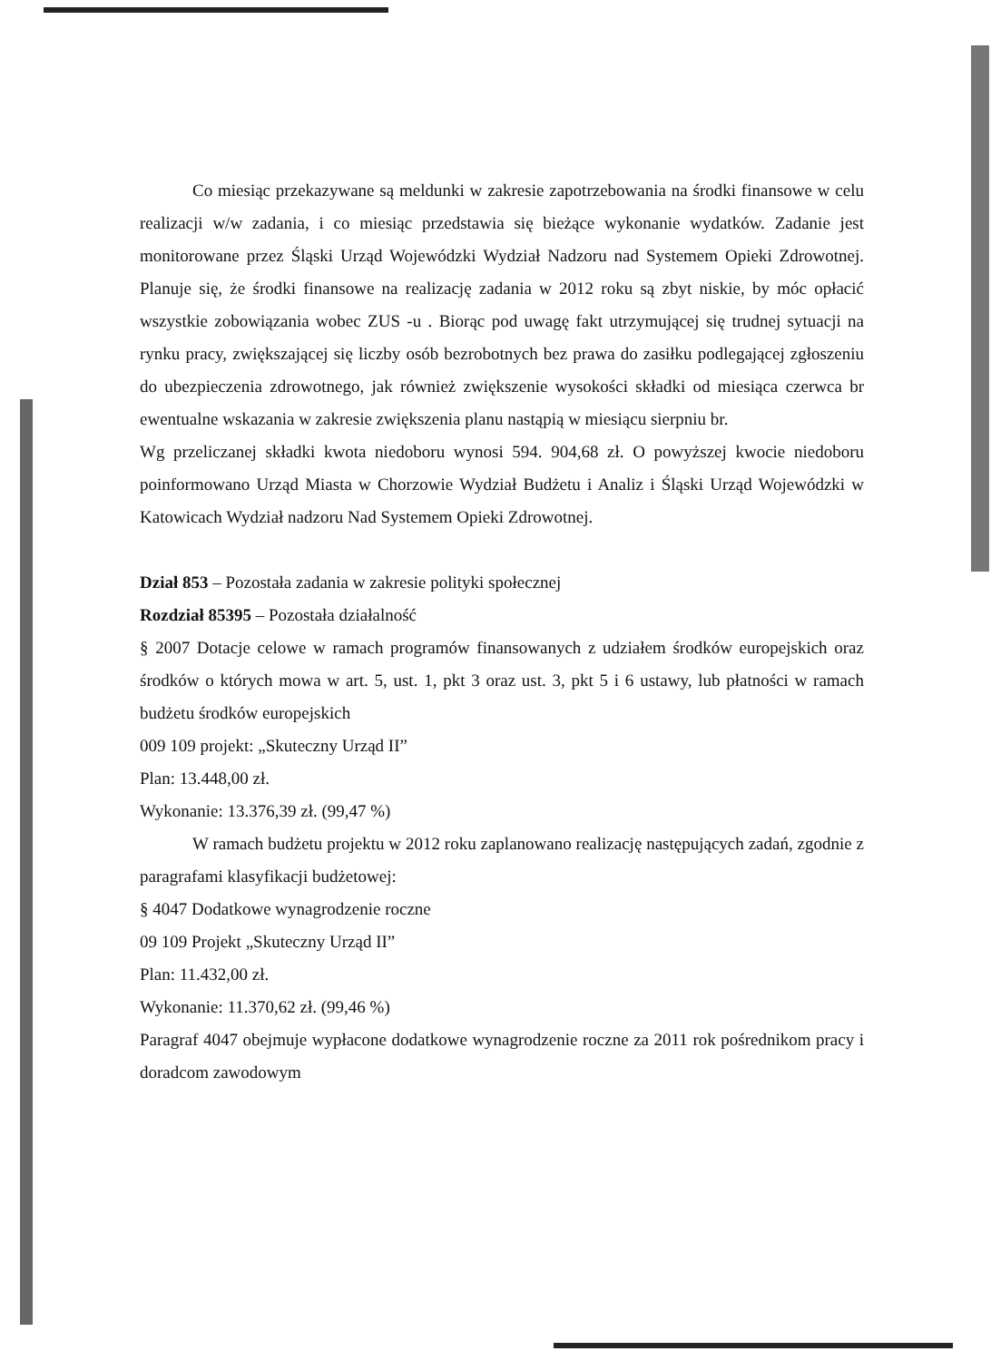Co miesiąc przekazywane są meldunki w zakresie zapotrzebowania na środki finansowe w celu realizacji w/w zadania, i co miesiąc przedstawia się bieżące wykonanie wydatków. Zadanie jest monitorowane przez Śląski Urząd Wojewódzki Wydział Nadzoru nad Systemem Opieki Zdrowotnej. Planuje się, że środki finansowe na realizację zadania w 2012 roku są zbyt niskie, by móc opłacić wszystkie zobowiązania wobec ZUS -u . Biorąc pod uwagę fakt utrzymującej się trudnej sytuacji na rynku pracy, zwiększającej się liczby osób bezrobotnych bez prawa do zasiłku podlegającej zgłoszeniu do ubezpieczenia zdrowotnego, jak również zwiększenie wysokości składki od miesiąca czerwca br ewentualne wskazania w zakresie zwiększenia planu nastąpią w miesiącu sierpniu br.
Wg przeliczanej składki kwota niedoboru wynosi 594. 904,68 zł. O powyższej kwocie niedoboru poinformowano Urząd Miasta w Chorzowie Wydział Budżetu i Analiz i Śląski Urząd Wojewódzki w Katowicach Wydział nadzoru Nad Systemem Opieki Zdrowotnej.
Dział 853 – Pozostała zadania w zakresie polityki społecznej
Rozdział 85395 – Pozostała działalność
§ 2007 Dotacje celowe w ramach programów finansowanych z udziałem środków europejskich oraz środków o których mowa w art. 5, ust. 1, pkt 3 oraz ust. 3, pkt 5 i 6 ustawy, lub płatności w ramach budżetu środków europejskich
009 109 projekt: „Skuteczny Urząd II”
Plan: 13.448,00 zł.
Wykonanie: 13.376,39 zł. (99,47 %)
W ramach budżetu projektu w 2012 roku zaplanowano realizację następujących zadań, zgodnie z paragrafami klasyfikacji budżetowej:
§ 4047 Dodatkowe wynagrodzenie roczne
09 109 Projekt „Skuteczny Urząd II”
Plan: 11.432,00 zł.
Wykonanie: 11.370,62 zł. (99,46 %)
Paragraf 4047 obejmuje wypłacone dodatkowe wynagrodzenie roczne za 2011 rok pośrednikom pracy i doradcom zawodowym